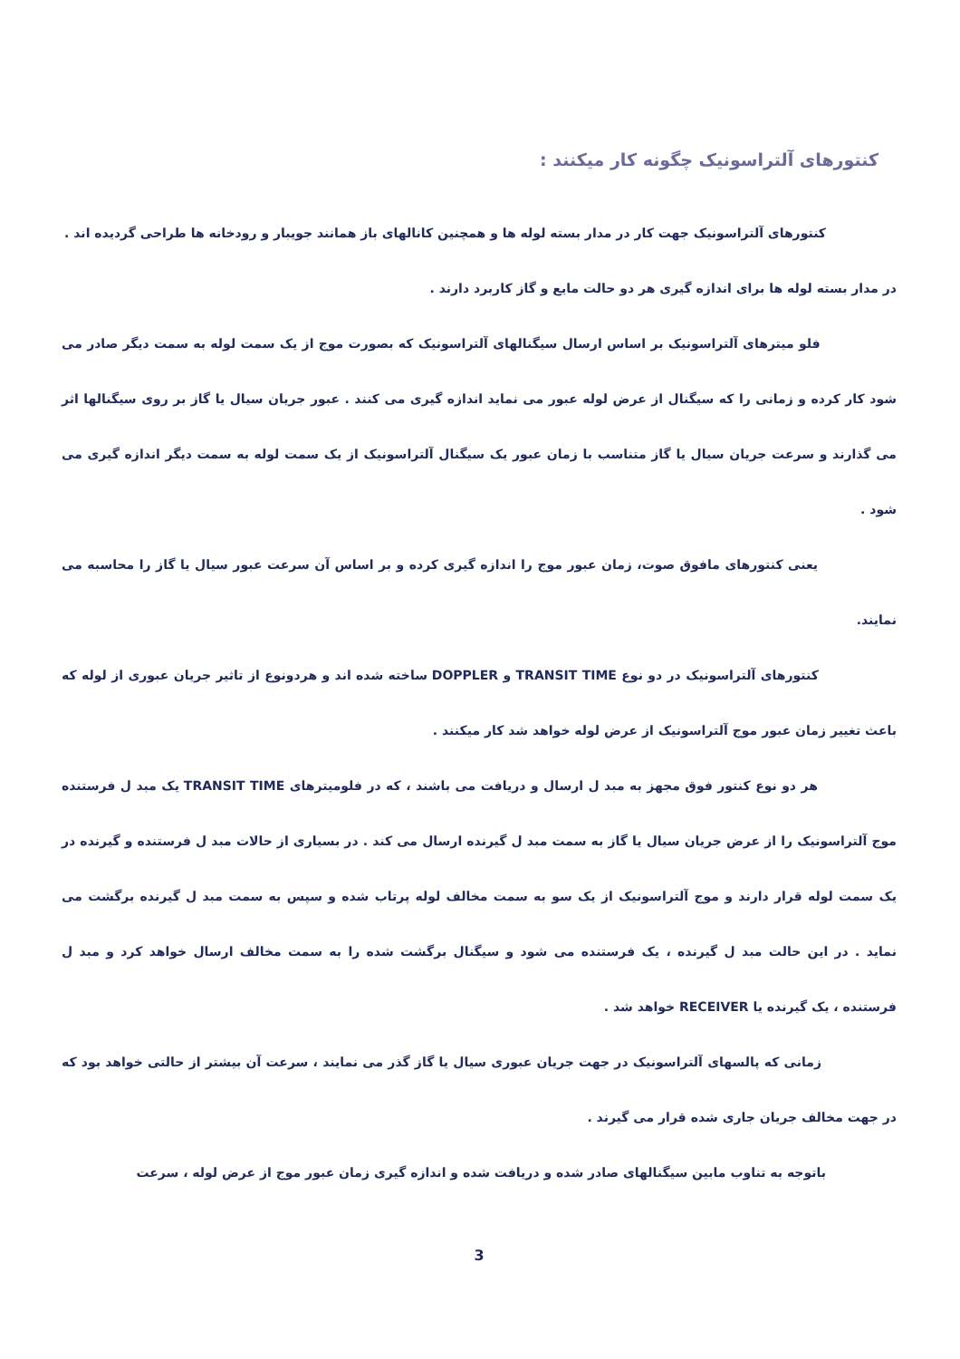کنتورهای آلتراسونیک چگونه کار میکنند :
کنتورهای آلتراسونیک جهت کار در مدار بسته لوله ها و همچنین کانالهای باز همانند جویبار و رودخانه ها طراحی گردیده اند .
در مدار بسته لوله ها برای اندازه گیری هر دو حالت مایع و گاز کاربرد دارند .
فلو میترهای آلتراسونیک بر اساس ارسال سیگنالهای آلتراسونیک که بصورت موج از یک سمت لوله به سمت دیگر صادر می شود کار کرده و زمانی را که سیگنال از عرض لوله عبور می نماید اندازه گیری می کنند . عبور جریان سیال یا گاز بر روی سیگنالها اثر می گذارند و سرعت جریان سیال یا گاز متناسب با زمان عبور یک سیگنال آلتراسونیک از یک سمت لوله به سمت دیگر اندازه گیری می شود .
یعنی کنتورهای مافوق صوت، زمان عبور موج را اندازه گیری کرده و بر اساس آن سرعت عبور سیال یا گاز را محاسبه می نمایند.
کنتورهای آلتراسونیک در دو نوع TRANSIT TIME و DOPPLER ساخته شده اند و هردونوع از تاثیر جریان عبوری از لوله که باعث تغییر زمان عبور موج آلتراسونیک از عرض لوله خواهد شد کار میکنند .
هر دو نوع کنتور فوق مجهز به مبد ل ارسال و دریافت می باشند ، که در فلومیترهای TRANSIT TIME یک مبد ل فرستنده موج آلتراسونیک را از عرض جریان سیال یا گاز به سمت مبد ل گیرنده ارسال می کند . در بسیاری از حالات مبد ل فرستنده و گیرنده در یک سمت لوله قرار دارند و موج آلتراسونیک از یک سو به سمت مخالف لوله پرتاب شده و سپس به سمت مبد ل گیرنده برگشت می نماید . در این حالت مبد ل گیرنده ، یک فرستنده می شود و سیگنال برگشت شده را به سمت مخالف ارسال خواهد کرد و مبد ل فرستنده ، یک گیرنده یا RECEIVER خواهد شد .
زمانی که پالسهای آلتراسونیک در جهت جریان عبوری سیال یا گاز گذر می نمایند ، سرعت آن بیشتر از حالتی خواهد بود که در جهت مخالف جریان جاری شده قرار می گیرند .
باتوجه به تناوب مابین سیگنالهای صادر شده و دریافت شده و اندازه گیری زمان عبور موج از عرض لوله ، سرعت
3